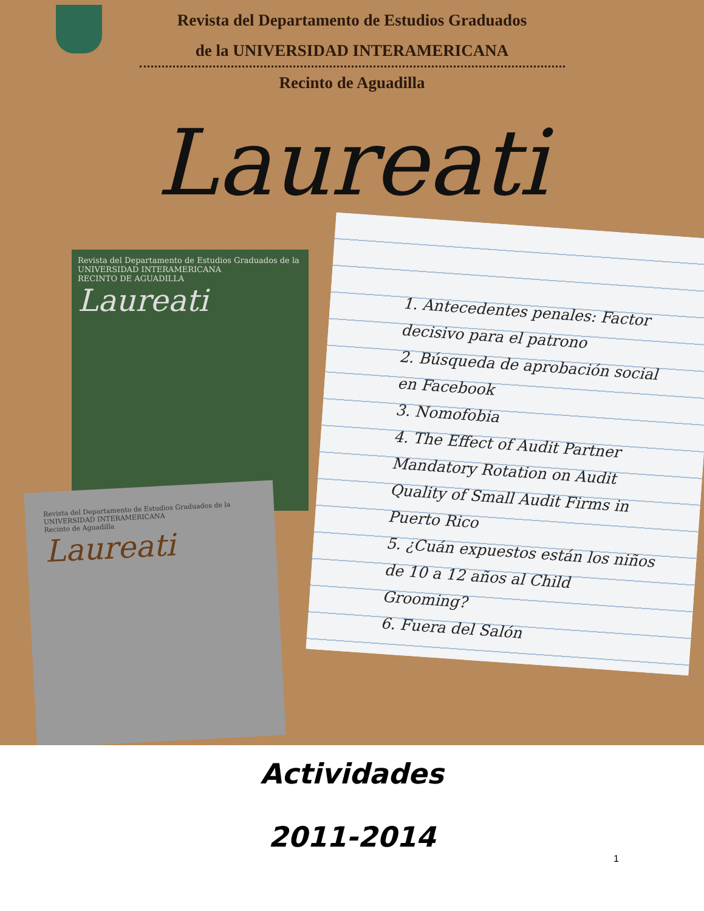Revista del Departamento de Estudios Graduados
de la UNIVERSIDAD INTERAMERICANA
Recinto de Aguadilla
Laureati
Revista del Departamento de Estudios Graduados de la UNIVERSIDAD INTERAMERICANA
RECINTO DE AGUADILLA
Laureati
Revista del Departamento de Estudios Graduados de la UNIVERSIDAD INTERAMERICANA
Recinto de Aguadilla
Laureati
1. Antecedentes penales: Factor decisivo para el patrono
2. Búsqueda de aprobación social en Facebook
3. Nomofobia
4. The Effect of Audit Partner Mandatory Rotation on Audit Quality of Small Audit Firms in Puerto Rico
5. ¿Cuán expuestos están los niños de 10 a 12 años al Child Grooming?
6. Fuera del Salón
Actividades
2011-2014
1